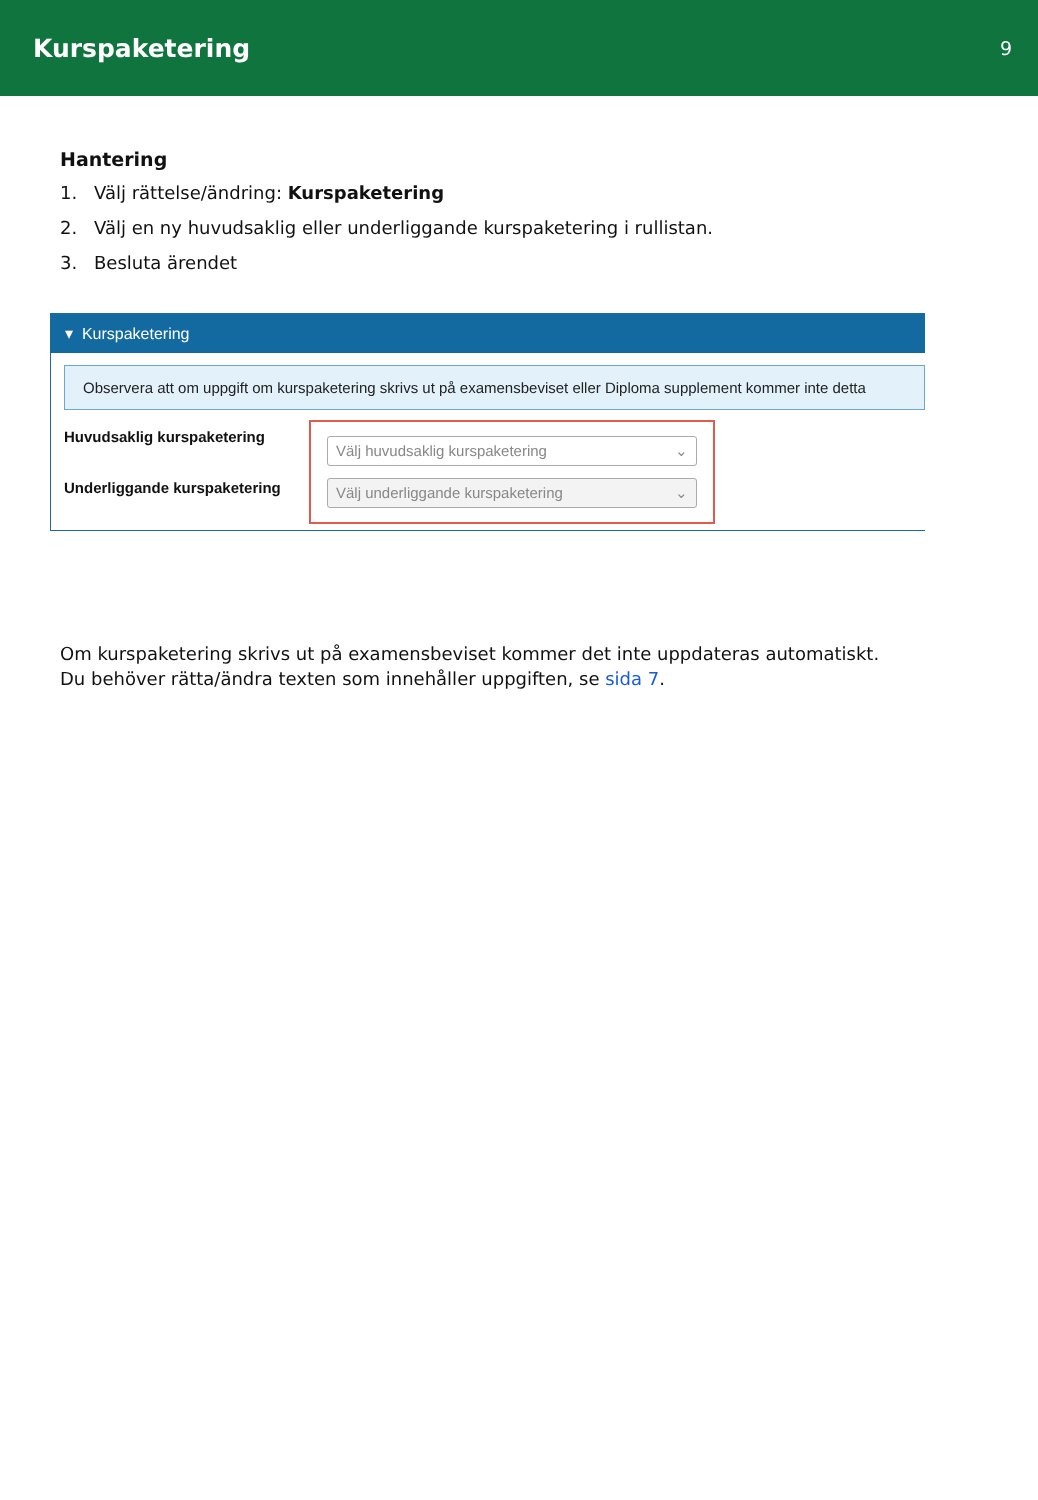Kurspaketering
9
Hantering
1. Välj rättelse/ändring: Kurspaketering
2. Välj en ny huvudsaklig eller underliggande kurspaketering i rullistan.
3. Besluta ärendet
▾ Kurspaketering
Observera att om uppgift om kurspaketering skrivs ut på examensbeviset eller Diploma supplement kommer inte detta
Huvudsaklig kurspaketering
Underliggande kurspaketering
Välj huvudsaklig kurspaketering ⌄
Välj underliggande kurspaketering ⌄
Om kurspaketering skrivs ut på examensbeviset kommer det inte uppdateras automatiskt.
Du behöver rätta/ändra texten som innehåller uppgiften, se sida 7.